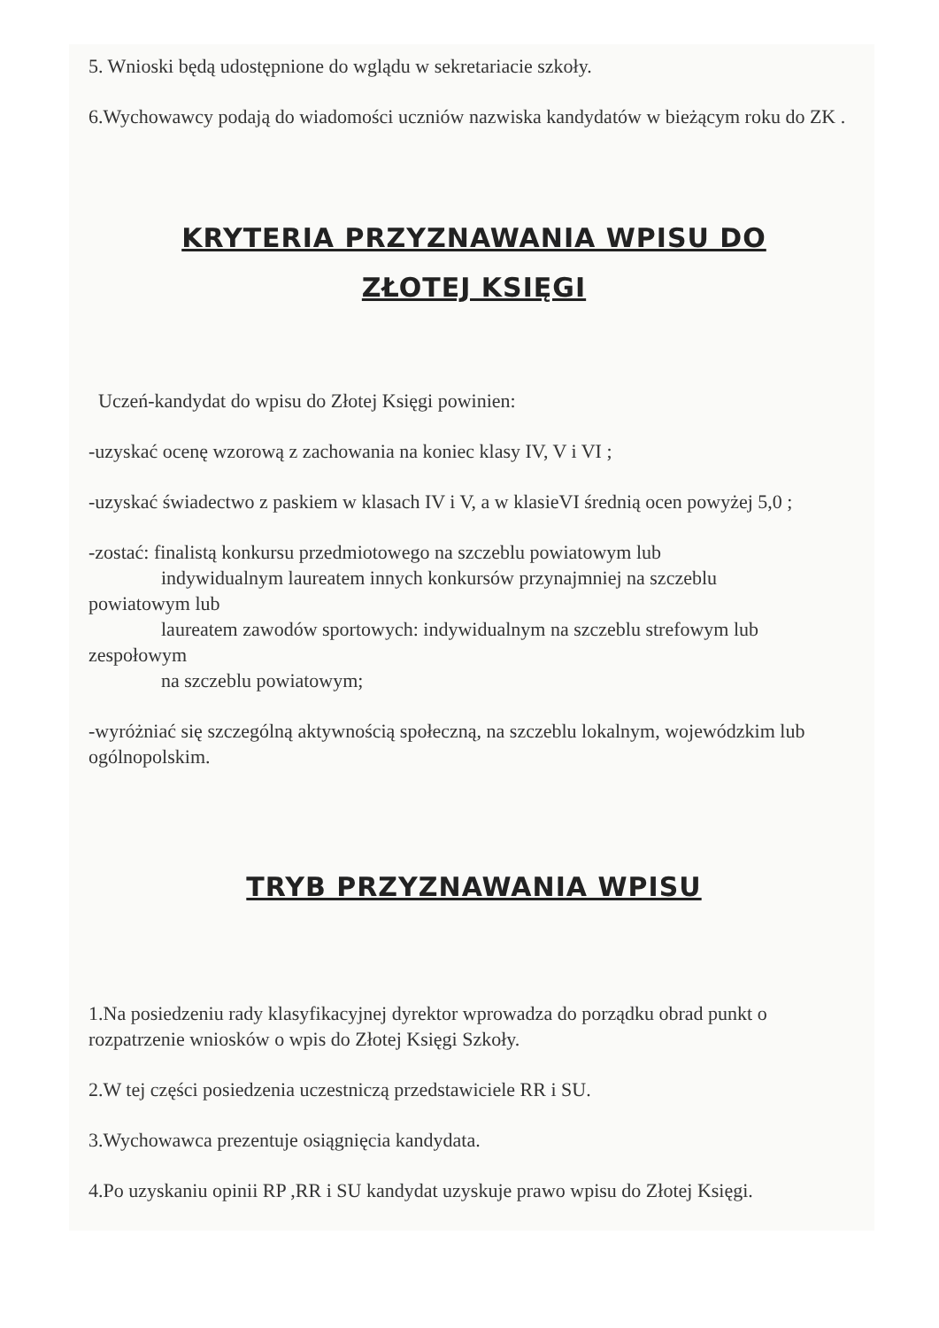5. Wnioski będą udostępnione do wglądu w sekretariacie szkoły.
6.Wychowawcy podają do wiadomości uczniów nazwiska kandydatów w bieżącym roku do ZK .
KRYTERIA PRZYZNAWANIA WPISU DO
ZŁOTEJ KSIĘGI
Uczeń-kandydat do wpisu do Złotej Księgi powinien:
-uzyskać ocenę wzorową z zachowania na koniec klasy IV, V i VI ;
-uzyskać świadectwo z paskiem w klasach IV i V, a w klasieVI średnią ocen powyżej 5,0 ;
-zostać: finalistą konkursu przedmiotowego na szczeblu powiatowym lub
indywidualnym laureatem innych konkursów przynajmniej na szczeblu
powiatowym lub
laureatem zawodów sportowych: indywidualnym na szczeblu strefowym lub
zespołowym
na szczeblu powiatowym;
-wyróżniać się szczególną aktywnością społeczną, na szczeblu lokalnym, wojewódzkim lub ogólnopolskim.
TRYB PRZYZNAWANIA WPISU
1.Na posiedzeniu rady klasyfikacyjnej dyrektor wprowadza do porządku obrad punkt o rozpatrzenie wniosków o wpis do Złotej Księgi Szkoły.
2.W tej części posiedzenia uczestniczą przedstawiciele RR i SU.
3.Wychowawca prezentuje osiągnięcia kandydata.
4.Po uzyskaniu opinii RP ,RR i SU kandydat uzyskuje prawo wpisu do Złotej Księgi.